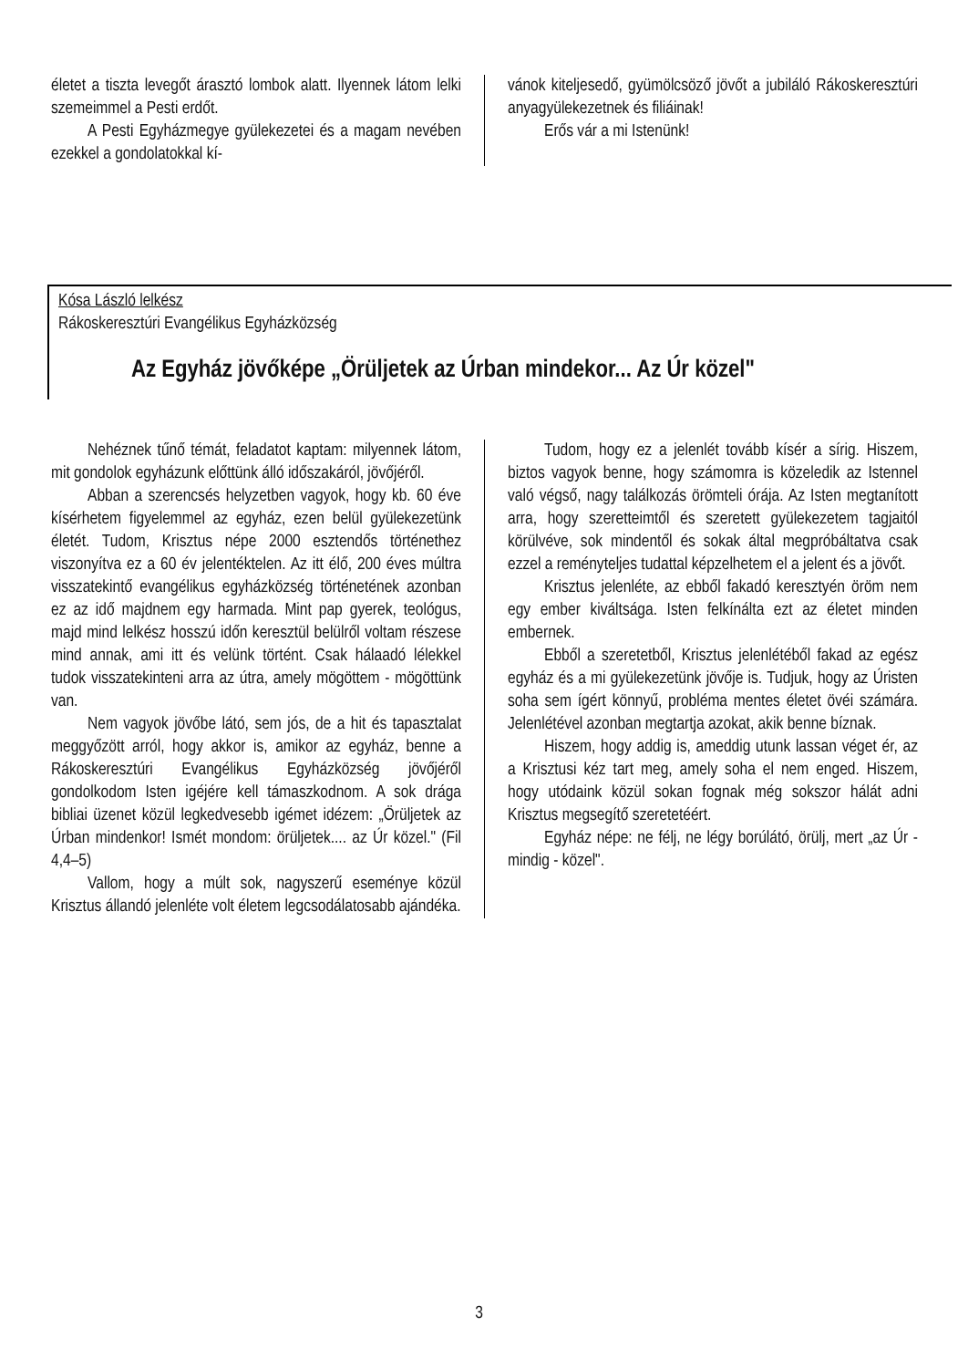életet a tiszta levegőt árasztó lombok alatt. Ilyennek látom lelki szemeimmel a Pesti erdőt.
A Pesti Egyházmegye gyülekezetei és a magam nevében ezekkel a gondolatokkal kí-
vánok kiteljesedő, gyümölcsöző jövőt a jubiláló Rákoskeresztúri anyagyülekezetnek és filiáinak!
Erős vár a mi Istenünk!
Kósa László lelkész
Rákoskeresztúri Evangélikus Egyházközség
Az Egyház jövőképe „Örüljetek az Úrban mindekor... Az Úr közel"
Nehéznek tűnő témát, feladatot kaptam: milyennek látom, mit gondolok egyházunk előttünk álló időszakáról, jövőjéről.
Abban a szerencsés helyzetben vagyok, hogy kb. 60 éve kísérhetem figyelemmel az egyház, ezen belül gyülekezetünk életét. Tudom, Krisztus népe 2000 esztendős történethez viszonyítva ez a 60 év jelentéktelen. Az itt élő, 200 éves múltra visszatekintő evangélikus egyházközség történetének azonban ez az idő majdnem egy harmada. Mint pap gyerek, teológus, majd mind lelkész hosszú időn keresztül belülről voltam részese mind annak, ami itt és velünk történt. Csak hálaadó lélekkel tudok visszatekinteni arra az útra, amely mögöttem - mögöttünk van.
Nem vagyok jövőbe látó, sem jós, de a hit és tapasztalat meggyőzött arról, hogy akkor is, amikor az egyház, benne a Rákoskeresztúri Evangélikus Egyházközség jövőjéről gondolkodom Isten igéjére kell támaszkodnom. A sok drága bibliai üzenet közül legkedvesebb igémet idézem: „Örüljetek az Úrban mindenkor! Ismét mondom: örüljetek.... az Úr közel." (Fil 4,4–5)
Vallom, hogy a múlt sok, nagyszerű eseménye közül Krisztus állandó jelenléte volt életem legcsodálatosabb ajándéka.
Tudom, hogy ez a jelenlét tovább kísér a sírig. Hiszem, biztos vagyok benne, hogy számomra is közeledik az Istennel való végső, nagy találkozás örömteli órája. Az Isten megtanított arra, hogy szeretteimtől és szeretett gyülekezetem tagjaitól körülvéve, sok mindentől és sokak által megpróbáltatva csak ezzel a reményteljes tudattal képzelhetem el a jelent és a jövőt.
Krisztus jelenléte, az ebből fakadó keresztyén öröm nem egy ember kiváltsága. Isten felkínálta ezt az életet minden embernek.
Ebből a szeretetből, Krisztus jelenlétéből fakad az egész egyház és a mi gyülekezetünk jövője is. Tudjuk, hogy az Úristen soha sem ígért könnyű, probléma mentes életet övéi számára. Jelenlétével azonban megtartja azokat, akik benne bíznak.
Hiszem, hogy addig is, ameddig utunk lassan véget ér, az a Krisztusi kéz tart meg, amely soha el nem enged. Hiszem, hogy utódaink közül sokan fognak még sokszor hálát adni Krisztus megsegítő szeretetéért.
Egyház népe: ne félj, ne légy borúlátó, örülj, mert „az Úr - mindig - közel".
3